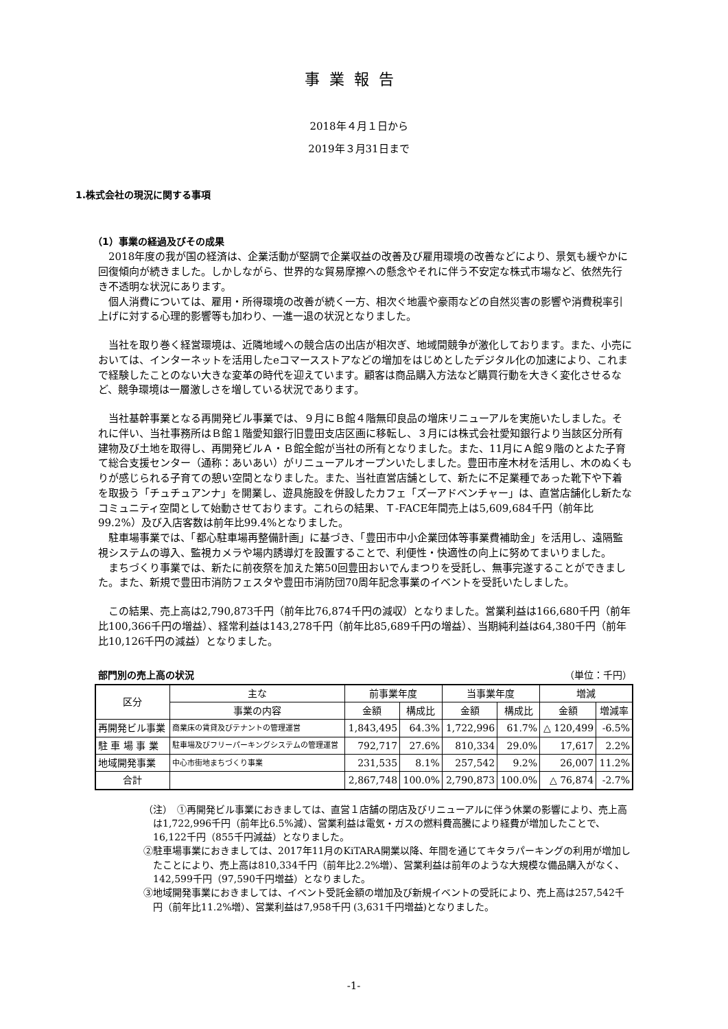事業報告
2018年４月１日から
2019年３月31日まで
1.株式会社の現況に関する事項
（1）事業の経過及びその成果
2018年度の我が国の経済は、企業活動が堅調で企業収益の改善及び雇用環境の改善などにより、景気も緩やかに回復傾向が続きました。しかしながら、世界的な貿易摩擦への懸念やそれに伴う不安定な株式市場など、依然先行き不透明な状況にあります。
個人消費については、雇用・所得環境の改善が続く一方、相次ぐ地震や豪雨などの自然災害の影響や消費税率引上げに対する心理的影響等も加わり、一進一退の状況となりました。
当社を取り巻く経営環境は、近隣地域への競合店の出店が相次ぎ、地域間競争が激化しております。また、小売においては、インターネットを活用したeコマースストアなどの増加をはじめとしたデジタル化の加速により、これまで経験したことのない大きな変革の時代を迎えています。顧客は商品購入方法など購買行動を大きく変化させるなど、競争環境は一層激しさを増している状況であります。
当社基幹事業となる再開発ビル事業では、９月にＢ館４階無印良品の増床リニューアルを実施いたしました。それに伴い、当社事務所はＢ館１階愛知銀行旧豊田支店区画に移転し、３月には株式会社愛知銀行より当該区分所有建物及び土地を取得し、再開発ビルＡ・Ｂ館全館が当社の所有となりました。また、11月にＡ館９階のとよた子育て総合支援センター（通称：あいあい）がリニューアルオープンいたしました。豊田市産木材を活用し、木のぬくもりが感じられる子育ての憩い空間となりました。また、当社直営店舗として、新たに不足業種であった靴下や下着を取扱う「チュチュアンナ」を開業し、遊具施設を併設したカフェ「ズーアドベンチャー」は、直営店舗化し新たなコミュニティ空間として始動させております。これらの結果、Ｔ-FACE年間売上は5,609,684千円（前年比99.2%）及び入店客数は前年比99.4%となりました。
駐車場事業では、「都心駐車場再整備計画」に基づき、「豊田市中小企業団体等事業費補助金」を活用し、遠隔監視システムの導入、監視カメラや場内誘導灯を設置することで、利便性・快適性の向上に努めてまいりました。
まちづくり事業では、新たに前夜祭を加えた第50回豊田おいでんまつりを受託し、無事完遂することができました。また、新規で豊田市消防フェスタや豊田市消防団70周年記念事業のイベントを受託いたしました。
この結果、売上高は2,790,873千円（前年比76,874千円の減収）となりました。営業利益は166,680千円（前年比100,366千円の増益）、経常利益は143,278千円（前年比85,689千円の増益）、当期純利益は64,380千円（前年比10,126千円の減益）となりました。
部門別の売上高の状況 （単位：千円）
| 区分 | 主な | 前事業年度 | | 当事業年度 | | 増減 | |
| --- | --- | --- | --- | --- | --- | --- | --- |
| | 事業の内容 | 金額 | 構成比 | 金額 | 構成比 | 金額 | 増減率 |
| 再開発ビル事業 | 商業床の賃貸及びテナントの管理運営 | 1,843,495 | 64.3% | 1,722,996 | 61.7% | △ 120,499 | -6.5% |
| 駐 車 場 事 業 | 駐車場及びフリーパーキングシステムの管理運営 | 792,717 | 27.6% | 810,334 | 29.0% | 17,617 | 2.2% |
| 地域開発事業 | 中心市街地まちづくり事業 | 231,535 | 8.1% | 257,542 | 9.2% | 26,007 | 11.2% |
| 合計 | | 2,867,748 | 100.0% | 2,790,873 | 100.0% | △ 76,874 | -2.7% |
（注）　①再開発ビル事業におきましては、直営１店舗の閉店及びリニューアルに伴う休業の影響により、売上高は1,722,996千円（前年比6.5%減）、営業利益は電気・ガスの燃料費高騰により経費が増加したことで、16,122千円（855千円減益）となりました。
②駐車場事業におきましては、2017年11月のKiTARA開業以降、年間を通じてキタラパーキングの利用が増加したことにより、売上高は810,334千円（前年比2.2%増）、営業利益は前年のような大規模な備品購入がなく、142,599千円（97,590千円増益）となりました。
③地域開発事業におきましては、イベント受託金額の増加及び新規イベントの受託により、売上高は257,542千円（前年比11.2%増）、営業利益は7,958千円 (3,631千円増益)となりました。
-1-